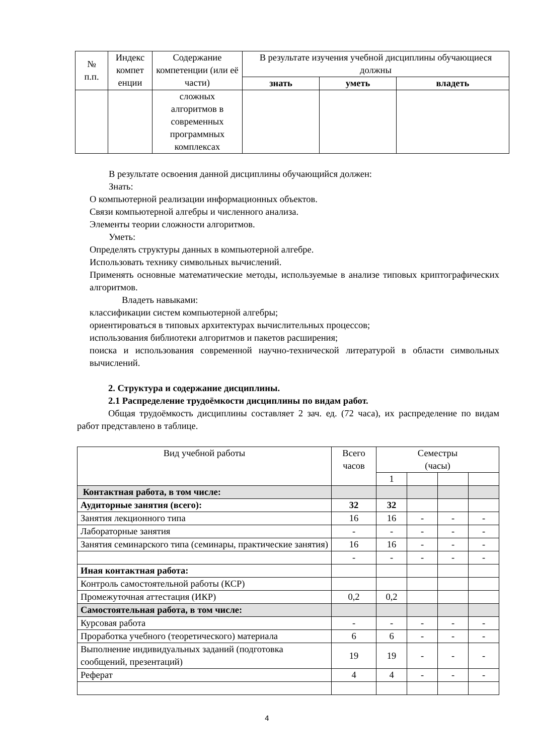| № п.п. | Индекс компет енции | Содержание компетенции (или её части) | В результате изучения учебной дисциплины обучающиеся должны | | |
| --- | --- | --- | --- | --- | --- |
| | | | знать | уметь | владеть |
| | | сложных алгоритмов в современных программных комплексах | | | |
В результате освоения данной дисциплины обучающийся должен:
Знать:
О компьютерной реализации информационных объектов.
Связи компьютерной алгебры и численного анализа.
Элементы теории сложности алгоритмов.
Уметь:
Определять структуры данных в компьютерной алгебре.
Использовать технику символьных вычислений.
Применять основные математические методы, используемые в анализе типовых криптографических алгоритмов.
Владеть навыками:
классификации систем компьютерной алгебры;
ориентироваться в типовых архитектурах вычислительных процессов;
использования библиотеки алгоритмов и пакетов расширения;
поиска и использования современной научно-технической литературой в области символьных вычислений.
2. Структура и содержание дисциплины.
2.1 Распределение трудоёмкости дисциплины по видам работ.
Общая трудоёмкость дисциплины составляет 2 зач. ед. (72 часа), их распределение по видам работ представлено в таблице.
| Вид учебной работы | Всего часов | Семестры (часы) | | | |
| | | 1 | | | |
| Контактная работа, в том числе: | | | | | |
| Аудиторные занятия (всего): | 32 | 32 | | | |
| Занятия лекционного типа | 16 | 16 | - | - | - |
| Лабораторные занятия | - | - | - | - | - |
| Занятия семинарского типа (семинары, практические занятия) | 16 | 16 | - | - | - |
| | - | - | - | - | - |
| Иная контактная работа: | | | | | |
| Контроль самостоятельной работы (КСР) | | | | | |
| Промежуточная аттестация (ИКР) | 0,2 | 0,2 | | | |
| Самостоятельная работа, в том числе: | | | | | |
| Курсовая работа | - | - | - | - | - |
| Проработка учебного (теоретического) материала | 6 | 6 | - | - | - |
| Выполнение индивидуальных заданий (подготовка сообщений, презентаций) | 19 | 19 | - | - | - |
| Реферат | 4 | 4 | - | - | - |
4